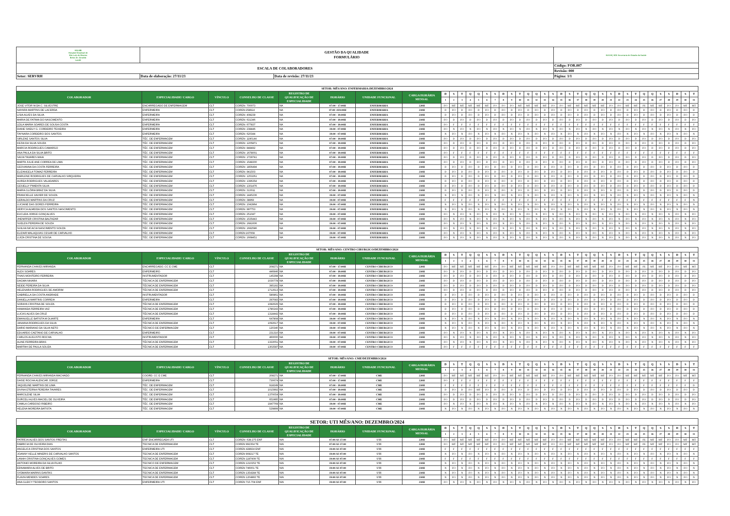| HSLMB Hospital Estadual de São Luís de Montes Belos Dr. Geraldo Landó | GESTÃO DA QUALIDADE FORMULÁRIO | | SUS ✚ / SES Secretaria de Estado da Saúde |
| ESCALA DE COLABORADORES | | | Código: FOR.007 |
| | | | Revisão: 000 |
| Setor: SERVRH | Data de elaboração: 27/11/23 | Data de revisão: 27/11/23 | Página: 1/1 |
| SETOR: MÊS/ANO: ENFERMARIA:DEZEMBRO/2024 | | | | | | | | | | | | | | | | | | | | | | | | | | | | | | | | | | | | | | |
| COLABORADOR | ESPECIALIDADE/ CARGO | VÍNCULO | CONSELHO DE CLASSE | REGISTRO DE QUALIFICAÇÃO DE ESPECIALIDADE | HORÁRIO | UNIDADE FUNCIONAL | CARGA HORÁRIA MENSAL | D | S | T | Q | Q | S | S | D | S | T | Q | Q | S | S | D | S | T | Q | Q | S | S | D | S | T | Q | Q | S | S | D | S | T |
| | | | | | | | | 1 | 2 | 3 | 4 | 5 | 6 | 7 | 8 | 9 | 10 | 11 | 12 | 13 | 14 | 15 | 16 | 17 | 18 | 19 | 20 | 21 | 22 | 23 | 24 | 25 | 26 | 27 | 28 | 29 | 30 | 31 |
| JOSE VITOR M.DA C. SILVESTRE | ENCARREGADO DE ENFERMAGEM | CLT | COREN: 700073 | NA | 07:00 - 17:00H | ENFERMARIA | 220H | FO | MT | MT | MT | MT | MT | FO | FO | FO | MT | MT | MT | MT | FO | FO | MT | MT | MT | MT | MT | FO | FO | MT | MT | FE | MT | MT | FO | FO | MT | MT |
| NAYARA MARTINS DE LACERDA | ENFERMEIRA | CLT | COREN:258914 | NA | 07:00 -019:00H | ENFERMARIA | 210H | D | FO | D | FO | D | FO | D | FO | D | FO | D | FO | D | FO | D | FO | D | FO | D | FO | D | FO | D | FO | D | FO | D | FO | D | FO | D |
| LISIA ALVES DA SILVA | ENFERMEIRA | CLT | COREN: 408239 | NA | 07:00 - 19:00H | ENFERMARIA | 210H | D | FO | D | FO | D | FO | D | FO | D | FO | D | FO | D | FO | D | FO | D | FO | D | FO | D | FO | D | FO | D | FO | D | FO | D | FO | D |
| MARIA DE FATIMA DO NASCIMENTO | ENFERMEIRA | CLT | COREN: 631346 | NA | 07:00 - 19:00H | ENFERMARIA | 210H | FO | D | FO | D | FO | D | FO | D | FO | D | FO | D | FO | D | FO | D | FO | D | FO | D | FO | D | FO | D | FO | D | FO | D | FO | D | FO |
| LEILA MARIA SOARES DE SOUSA COSTA | ENFERMEIRA | CLT | COREN: 677837 | NA | 07:00 - 19:00H | ENFERMARIA | 210H | FO | F | F | F | F | F | F | F | F | F | F | F | F | F | F | F | F | F | F | F | F | F | F | F | F | F | F | F | F | F | F |
| DIANE SHEILY G. CORDEIRO TEIXEIRA | ENFERMEIRA | CLT | COREN: 238446 | NA | 19:00 - 07:00H | ENFERMARIA | 210H | FO | N | FO | N | FO | N | FO | N | FO | N | FO | N | FO | N | FO | N | FO | N | FO | N | FO | N | FO | N | FO | N | FO | N | FO | N | FO |
| TAYNARA CORDEIRO DOS SANTOS | ENFERMEIRA | CLT | COREN: 620344 | NA | 19:00 - 07:00H | ENFERMARIA | 210H | N | FO | N | FO | N | FO | N | FO | N | FO | N | FO | N | FO | N | FO | N | FO | N | FO | N | FO | N | FO | N | FO | N | FO | N | FO | N |
| SIRLENE SANTOS SILVA | TÉC. DE ENFERMAGEM | CLT | COREN: 1190144 | NA | 07:00 - 19:00H | ENFERMARIA | 210H | FO | D | FO | D | FO | D | FO | D | FO | D | FO | D | FO | D | FO | D | FO | D | FO | D | FO | D | FO | D | FO | D | FO | D | FO | D | FO |
| KEZIA DA SILVA SOUZA | TÉC. DE ENFERMAGEM | CLT | COREN: 1205871 | NA | 07:00 - 19:00H | ENFERMARIA | 210H | FO | D | FO | D | FO | D | FO | D | FO | D | FO | D | FO | D | FO | D | FO | D | FO | D | FO | D | FO | D | FO | D | FO | D | FO | D | FO |
| MARCIA RODRIGUES CAMARGO | TÉC. DE ENFERMAGEM | CLT | COREN: 848492 | NA | 07:00 - 19:00H | ENFERMARIA | 210H | FO | D | FO | D | FO | D | FO | D | FO | D | FO | D | FO | D | FO | D | FO | D | FO | D | FO | D | FO | D | FO | D | FO | D | FO | D | FO |
| ANA PAULA DA SILVA BRITO | TÉC. DE ENFERMAGEM | CLT | COREN: 1678001 | NA | 07:00 - 19:00H | ENFERMARIA | 210H | FO | F | F | F | F | F | F | F | F | F | F | F | F | F | F | F | F | F | F | F | F | F | F | F | F | F | F | F | F | F | F |
| SAVIA TAVARES MAIA | TÉC. DE ENFERMAGEM | CLT | COREN: 1729741 | NA | 07:00 - 19:00H | ENFERMARIA | 210H | FO | D | FO | D | FO | D | FO | D | FO | D | FO | D | FO | D | FO | D | FO | D | FO | D | FO | D | FO | D | FO | D | FO | D | FO | D | FO |
| MARTA JULIE ANE CORREA DE LIMA | TÉC. DE ENFERMAGEM | CLT | COREN: 1548300 | NA | 07:00 - 19:00H | ENFERMARIA | 210H | FO | D | FO | D | FO | D | FO | D | FO | D | FO | D | FO | D | FO | D | FO | D | FO | D | FO | D | FO | D | FO | D | FO | D | FO | D | FO |
| GEOVANNA DA COSTA FERREIRA | TÉC. DE ENFERMAGEM | CLT | COREN: 1856494 | NA | 07:00 - 19:00H | ENFERMARIA | 210H | D | FO | D | FO | D | FO | D | FO | D | FO | D | FO | D | FO | D | FO | D | FO | D | FO | D | FO | D | FO | D | FO | D | FO | D | FO | D |
| ELIZANGELA TOMAZ FERREIRA | TÉC. DE ENFERMAGEM | CLT | COREN: 941503 | NA | 07:00 - 19:00H | ENFERMARIA | 210H | D | FO | D | FO | D | FO | D | FO | D | FO | D | FO | D | FO | D | FO | D | FO | D | FO | D | FO | D | FO | D | FO | D | FO | D | FO | D |
| MARLENE RODRIGUES DE CARVALHO SIRQUEIRA | TÉC. DE ENFERMAGEM | CLT | COREN: 1253261 | NA | 07:00 - 19:00H | ENFERMARIA | 210H | D | FO | D | FO | D | FO | D | FO | D | FO | D | FO | D | FO | D | FO | D | FO | D | FO | D | FO | D | FO | D | FO | D | FO | D | FO | D |
| AUREA RODRIGUES VALADARES | TÉC. DE ENFERMAGEM | CLT | COREN: 1396354 | NA | 07:00 - 19:00H | ENFERMARIA | 210H | D | FO | D | FO | D | FO | D | FO | D | FO | D | FO | D | FO | D | FO | D | FO | D | FO | D | FO | D | FO | D | FO | D | FO | D | FO | D |
| GESIELLY PIMENTA SILVA | TÉC. DE ENFERMAGEM | CLT | COREN: 1301476 | NA | 07:00 - 19:00H | ENFERMARIA | 210H | D | FO | D | FO | D | FO | D | FO | D | FO | D | FO | D | FO | D | FO | D | FO | D | FO | D | FO | D | FO | D | FO | D | FO | D | FO | D |
| MARIA GLÓRIA BRAZ DA SILVA | TÉC. DE ENFERMAGEM | CLT | COREN: 313011 | NA | 07:00 - 19:00H | ENFERMARIA | 210H | D | FO | D | FO | D | FO | D | FO | D | FO | D | FO | D | FO | D | FO | D | FO | D | FO | D | FO | D | FO | D | FO | D | FO | D | FO | D |
| FRANCIELLE XAVIER DE SOUZA | TÉC. DE ENFERMAGEM | CLT | COREN: 1445236 | NA | 19:00 - 07:00H | ENFERMARIA | 210H | N | FO | N | FO | N | FO | N | FO | N | FO | N | FO | N | FO | N | FO | N | FO | N | FO | N | FO | N | FO | N | FO | N | FO | N | FO | N |
| GERALDO MARTINS DA CRUZ | TÉC. DE ENFERMAGEM | CLT | COREN: 38969 | NA | 19:00 - 07:00H | ENFERMARIA | 210H | F | F | F | F | F | F | F | F | F | F | F | F | F | F | F | F | F | F | F | F | F | F | F | F | F | F | F | F | F | F | N |
| LUCIANE DAS DORES FERREIRA | TÉC. DE ENFERMAGEM | CLT | COREN: 1042864 | NA | 19:00 - 07:00H | ENFERMARIA | 210H | N | FO | N | FO | N | FO | N | FO | N | FO | N | FO | N | FO | N | FO | N | FO | N | FO | N | FO | N | FO | N | FO | N | FO | N | FO | N |
| HERYCA ALMEIDA DOS SANTOS NASCIMENTO | TÉC. DE ENFERMAGEM | CLT | COREN: 997753 | NA | 19:00 - 07:00H | ENFERMARIA | 210H | N | FO | N | FO | N | FO | N | FO | N | FO | N | FO | N | FO | N | FO | N | FO | N | FO | N | FO | N | FO | N | FO | N | FO | N | FO | N |
| EUCLEIA JORGE GONÇALVES | TÉC. DE ENFERMAGEM | CLT | COREN: 251047 | NA | 19:00 - 07:00H | ENFERMARIA | 210H | FO | N | FO | N | FO | N | FO | N | FO | N | FO | N | FO | N | FO | N | FO | N | FO | N | FO | N | FO | N | FO | N | FO | N | FO | N | FO |
| JHENIFFER CRISTINA BALTAZAR | TÉC. DE ENFERMAGEM | CLT | COREN: 1535443 | NA | 19:00 - 07:00H | ENFERMARIA | 210H | FO | N | FO | N | FO | N | FO | N | FO | N | FO | N | FO | N | FO | N | FO | N | FO | N | FO | N | FO | N | FO | N | FO | N | FO | N | FO |
| SUELEN PEREIRA DE SOUZA | TÉC. DE ENFERMAGEM | CLT | COREN: 1681606 | NA | 19:00 - 07:00H | ENFERMARIA | 210H | FO | N | FO | N | FO | N | FO | N | FO | N | FO | N | FO | N | FO | N | FO | N | FO | N | FO | N | FO | N | FO | N | FO | N | FO | N | FO |
| SUILHA NICACIA NASCIMENTO SOUZA | TÉC. DE ENFERMAGEM | CLT | COREN: 1692586 | NA | 19:00 - 07:00H | ENFERMARIA | 210H | FO | N | FO | N | FO | N | FO | N | FO | N | FO | N | FO | N | FO | N | FO | N | FO | N | FO | N | FO | N | FO | N | FO | N | FO | N | FO |
| ELIZAIR MALAQUIAS CESAR DE CARVALHO | TÉC. DE ENFERMAGEM | CLT | COREN:167008 | NA | 19:00 - 07:00H | ENFERMARIA | 210H | FO | N | FO | N | FO | N | FO | N | FO | N | FO | N | FO | N | FO | N | FO | N | FO | N | FO | N | FO | N | FO | N | FO | N | FO | N | FO |
| LUIZA CRISTINA DE SOUSA | TÉC. DE ENFERMAGEM | CLT | COREN: 1668451 | NA | 19:00 - 07:00H | ENFERMARIA | 210H | FO | N | FO | N | FO | N | FO | N | FO | N | FO | N | FO | N | FO | N | FO | N | FO | N | FO | N | FO | N | FO | N | FO | N | FO | N | FO |
| SETOR: MÊS/ANO: CENTRO CIRURGICO/DEZEMBRO/2024 | | | | | | | | | | | | | | | | | | | | | | | | | | | | | | | | | | | | | | |
| COLABORADOR | ESPECIALIDADE/ CARGO | VÍNCULO | CONSELHO DE CLASSE | REGISTRO DE QUALIFICAÇÃO DE ESPECIALIDADE | HORÁRIO | UNIDADE FUNCIONAL | CARGA HORÁRIA MENSAL | D | S | T | Q | Q | S | S | D | S | T | Q | Q | S | S | D | S | T | Q | Q | S | S | D | S | T | Q | Q | S | S | D | S | T |
| | | | | | | | | 1 | 2 | 3 | 4 | 5 | 6 | 7 | 8 | 9 | 10 | 11 | 12 | 13 | 14 | 15 | 16 | 17 | 18 | 19 | 20 | 21 | 22 | 23 | 24 | 25 | 26 | 27 | 28 | 29 | 30 | 31 |
| FERNANDA CHAVES MIRANDA | ENCARREGADO. CC E CME | CLT | 208271 | NA | 07:00 - 17:00H | CENTRO CIRURGICO | 220H | FO | MT | MT | MT | MT | MT | FO | FO | MT | MT | MT | MT | MT | FO | FO | MT | MT | MT | MT | MT | FO | FO | MT | MT | FE | MT | MT | FO | FO | MT | MT |
| ALEX SOARES | ENFERMEIRO | CLT | 446946 | NA | 07:00 - 19:00H | CENTRO CIRURGICO | 210H | FO | D | FO | D | FO | D | FO | D | FO | D | FO | D | FO | D | FO | D | FO | D | FO | D | FO | D | FO | D | FO | D | FO | D | FO | D | FO |
| THAIS MONTEIRO FERREIRA | INSTRUMENTADOR | CLT | 145298 | NA | 07:00 - 19:00H | CENTRO CIRURGICO | 210H | FO | D | FO | D | FO | D | FO | D | FO | D | FO | D | FO | D | FO | D | FO | D | FO | D | FO | D | FO | D | FO | D | FO | D | FO | D | FO |
| DAGMA NAIARA | TÉCNICA DE ENFERMAGEM | CLT | 1030778 | NA | 07:00 - 19:00H | CENTRO CIRURGICO | 210H | FO | D | FO | D | FO | D | FO | D | FO | D | FO | D | FO | D | FO | D | FO | D | FO | D | FO | D | FO | D | FO | D | FO | D | FO | D | FO |
| NEIDE PEREIRA DA SILVA | TÉCNICA DE ENFERMAGEM | CLT | 395192 | NA | 07:00 - 19:00H | CENTRO CIRURGICO | 210H | FO | D | FO | D | FO | D | FO | D | FO | D | FO | D | FO | D | FO | D | FO | D | FO | D | FO | D | FO | D | FO | D | FO | D | FO | D | FO |
| HELENARA RODRIGUES DE AMORIM | TÉCNICA DE ENFERMAGEM | CLT | 1712613 | NA | 07:00 - 19:00H | CENTRO CIRURGICO | 210H | FO | D | FO | D | FO | D | FO | D | FO | D | FO | D | FO | D | FO | D | FO | D | FO | D | FO | D | FO | D | FO | D | FO | D | FO | D | FO |
| GABRIELLA DA COSTA ANDRADE | INSTRUMENTADOR | CLT | 580861 | NA | 07:00 - 19:00H | CENTRO CIRURGICO | 210H | D | FO | D | FO | D | FO | D | FO | D | FO | D | FO | D | FO | D | FO | D | FO | D | FO | D | FO | D | FO | D | FO | D | FO | D | FO | D |
| DANIELLA MARTINS CORREIA | ENFERMEIRA | CLT | 297083 | NA | 07:00 - 19:00H | CENTRO CIRURGICO | 210H | D | FO | D | FO | D | FO | D | FO | D | FO | D | FO | D | FO | D | FO | D | FO | D | FO | D | FO | D | FO | D | FO | D | FO | D | FO | D |
| SORAYA CRISTINA DE SOUZA | TÉCNICA DE ENFERMAGEM | CLT | 1082626 | NA | 07:00 - 19:00H | CENTRO CIRURGICO | 210H | D | FO | D | FO | D | FO | D | FO | D | FO | D | FO | D | FO | D | FO | D | FO | D | FO | D | FO | D | FO | D | FO | D | FO | D | FO | D |
| HAMANDA FERREIRA VAZ | TÉCNICA DE ENFERMAGEM | CLT | 1780243 | NA | 07:00 - 19:00H | CENTRO CIRURGICO | 210H | D | FO | D | FO | D | FO | D | FO | D | FO | D | FO | D | FO | D | FO | D | FO | D | FO | D | FO | D | FO | D | FO | D | FO | D | FO | D |
| LUCAS ALVES DA CRUZ | TÉCNICA DE ENFERMAGEM | CLT | 1318442 | NA | 07:00 - 19:00H | CENTRO CIRURGICO | 210H | D | FO | D | FO | D | FO | D | FO | D | FO | D | FO | D | FO | D | FO | D | FO | D | FO | D | FO | D | FO | D | FO | D | FO | D | FO | D |
| EMANUELLE BATISTA M DUARTE | ENFERMEIRA | CLT | 647808 | NA | 19:00 - 07:00H | CENTRO CIRURGICO | 210H | N | FO | N | FO | N | FO | N | FO | N | FO | N | FO | N | FO | N | FO | N | FO | N | FO | N | FO | N | FO | N | FO | N | FO | N | FO | N |
| JANAINA RODRIGUES DA SILVA | TÉCNICA DE ENFERMAGEM | CLT | 1092617 | NA | 19:00 - 07:00H | CENTRO CIRURGICO | 210H | N | FO | N | FO | N | FO | N | FO | N | FO | N | FO | N | FO | N | FO | N | FO | N | FO | N | FO | N | FO | N | FO | N | FO | N | FO | N |
| DARIO MARIANO DA SILVA NETO | TÉCNICO DE ENFERMAGEM | CLT | 120340 | NA | 19:00 - 07:00H | CENTRO CIRURGICO | 210H | N | FO | N | FO | N | FO | N | FO | N | FO | N | FO | N | FO | N | FO | N | FO | N | FO | N | FO | N | FO | N | FO | N | FO | N | FO | N |
| EDUARDO CAETANO DE CARVALHO | ENFERMEIRO | CLT | 231310 | NA | 19:00 - 07:00H | CENTRO CIRURGICO | 210H | FO | N | FO | N | FO | N | FO | N | FO | N | FO | N | FO | N | FO | N | FO | N | FO | N | FO | N | FO | N | FO | N | FO | N | FO | N | FO |
| CARLOS AUGUSTO ROCHA | INSTRUMENTADOR | CLT | 460000 | NA | 19:00 - 07:00H | CENTRO CIRURGICO | 210H | FO | N | FO | N | FO | N | FO | N | FO | N | FO | N | FO | N | FO | N | FO | N | FO | N | FO | N | FO | N | FO | N | FO | N | FO | N | FO |
| ALINE FERREIRA BRAS | TÉCNICA DE ENFERMAGEM | CLT | 1322051 | NA | 19:00 - 07:00H | CENTRO CIRURGICO | 210H | FO | N | FO | N | FO | N | FO | N | FO | N | FO | N | FO | N | FO | N | FO | N | FO | N | FO | N | FO | N | FO | N | FO | N | FO | N | FO |
| MARTAH DE PAULA SOUZA | TÉCNICA DE ENFERMAGEM | CLT | 1302587 | NA | 19:00 - 07:00H | CENTRO CIRURGICO | 210H | FO | F | F | F | F | F | F | F | F | F | F | F | F | F | F | F | F | F | F | F | F | F | F | F | F | F | F | F | F | F | F |
| SETOR: MÊS/ANO: CME/DEZEMBRO/2024 | | | | | | | | | | | | | | | | | | | | | | | | | | | | | | | | | | | | | | |
| COLABORADOR | ESPECIALIDADE/ CARGO | VÍNCULO | CONSELHO DE CLASSE | REGISTRO DE QUALIFICAÇÃO DE ESPECIALIDADE | HORÁRIO | UNIDADE FUNCIONAL | CARGA HORÁRIA MENSAL | D | S | T | Q | Q | S | S | D | S | T | Q | Q | S | S | D | S | T | Q | Q | S | S | D | S | T | Q | Q | S | S | D | S | T |
| | | | | | | | | 1 | 2 | 3 | 4 | 5 | 6 | 7 | 8 | 9 | 10 | 11 | 12 | 13 | 14 | 15 | 16 | 17 | 18 | 19 | 20 | 21 | 22 | 23 | 24 | 25 | 26 | 27 | 28 | 29 | 30 | 31 |
| FERNANDA CHAVES MIRANDA MACHADO | COORD. CC E CME | CLT | 208271 | NA | 07:00 - 17:00H | CME | 220H | FO | MT | MT | MT | MT | MT | FO | FO | MT | MT | MT | MT | MT | FO | FO | MT | MT | MT | MT | MT | FO | FO | MT | MT | MT | MT | MT | FO | FO | MT | MT |
| DAISE ROCHA ALENCAR JORGE | ENFERMEIRA | CLT | 730674 | NA | 07:00 - 17:00H | CME | 220H | FO | F | F | F | F | F | F | F | F | F | F | F | F | F | F | F | F | F | F | F | F | F | F | F | F | F | F | F | F | F | F |
| JAQUELINE MARTINS DE LIMA | TÉC. DE ENFERMAGEM | CLT | 918249 | NA | 07:00 - 19:00H | CME | 210H | F | F | F | F | F | F | F | F | F | F | F | F | F | F | F | F | F | F | F | F | F | F | F | F | F | F | F | F | F | F | D |
| DIVINA ETERNA PEREIRA TAVARES | TÉC. DE ENFERMAGEM | CLT | 1015992 | NA | 07:00 - 19:00H | CME | 210H | D | FO | D | FO | MT | FO | D | FO | D | FO | D | FO | D | FO | D | FO | D | FO | D | FO | D | FO | D | FO | D | FO | D | FO | D | FO | D |
| MARCILENE SILVA | TÉC. DE ENFERMAGEM | CLT | 1370054 | NA | 07:00 - 19:00H | CME | 210H | FO | D | FO | D | FO | D | FO | D | FO | D | FO | D | FO | D | FO | D | FO | D | FO | D | FO | D | FO | D | FO | D | FO | D | FO | D | FO |
| DURCELI ALVES MACIEL DE OLIVEIRA | TÉC. DE ENFERMAGEM | CLT | 652495 | NA | 07:00 - 19:00H | CME | 210H | FO | D | FO | D | FO | D | FO | D | FO | D | FO | D | FO | D | FO | D | FO | D | FO | D | FO | D | FO | D | FO | D | FO | D | FO | D | FO |
| CAMILA CARDOSO RIBEIRO | TÉC. DE ENFERMAGEM | CLT | 1947769 | NA | 19:00 - 07:00H | CME | 210H | FO | N | FO | N | FO | N | FO | N | FO | N | FO | N | FO | N | FO | N | FO | N | FO | N | FO | N | FO | N | FO | N | FO | N | FO | N | FO |
| HELENA MOREIRA BATISTA | TÉC. DE ENFERMAGEM | CLT | 529899 | NA | 19:00 - 07:00H | CME | 210H | N | FO | N | FO | N | FO | N | FO | N | FO | N | FO | N | FO | N | FO | N | FO | N | FO | N | FO | N | FO | N | FO | N | FO | N | FO | N |
| SETOR: UTI MÊS/ANO: DEZEMBRO/2024 | | | | | | | | | | | | | | | | | | | | | | | | | | | | | | | | | | | | | | |
| COLABORADOR | ESPECIALIDADE/ CARGO | VÍNCULO | CONSELHO DE CLASSE | REGISTRO DE QUALIFICAÇÃO DE ESPECIALIDADE | HORÁRIO | UNIDADE FUNCIONAL | CARGA HORÁRIA MENSAL | D | S | T | Q | Q | S | S | D | S | T | Q | Q | S | S | D | S | T | Q | Q | S | S | D | S | T | Q | Q | S | S | D | S | T |
| | | | | | | | | 1 | 2 | 3 | 4 | 5 | 6 | 7 | 8 | 9 | 10 | 11 | 12 | 13 | 14 | 15 | 16 | 17 | 18 | 19 | 20 | 21 | 22 | 23 | 24 | 25 | 26 | 27 | 28 | 29 | 30 | 31 |
| PATRÍCIA ALVES DOS SANTOS FREITAS | ENF ENCARREGADA UTI | CLT | COREN- 638.275 ENF | N/A | 07:00 AS 17:00 | UTI | 220H | FO | MT | MT | MT | MT | MT | FO | FO | MT | MT | MT | MT | MT | FO | FO | MT | MT | MT | MT | MT | FO | FO | MT | MT | FE | MT | MT | FO | FO | MT | MT |
| FABRICIA DE OLIVEIRA DIAS | TECNICA DE ENFERMAGEM | CLT | COREN 992354 TE | N/A | 07:00 AS 17:00 | UTI | 220H | FO | MT | MT | MT | MT | MT | FO | FO | MT | MT | MT | MT | MT | FO | FO | MT | MT | MT | MT | MT | FO | FO | MT | MT | FE | MT | MT | FO | FO | MT | MT |
| ANGELICA CRISTINA DOS SANTOS | ENFERMEIRA UTI | CLT | COREN 428934 ENF | N/A | 19:00 AS 07:00 | UTI | 210H | F | F | F | F | F | F | F | F | F | F | F | F | F | F | F | F | F | F | F | F | F | F | F | F | F | F | F | F | F | F | F |
| JOANNY KELLE MINERIS DE CARVALHO SANTOS | TECNICA DE ENFERMAGEM | CLT | COREN 908217 TE | N/A | 19:00 AS 07:00 | UTI | 210H | N | FO | N | FO | N | FO | N | FO | N | FO | N | FO | N | FO | N | FO | N | FO | N | FO | N | FO | N | FO | N | FO | N | FO | N | FO | N |
| LANAH CRISTINA GONÇALVES GOMES | TECNICA DE ENFERMAGEM | CLT | COREN 1187409 TE | N/A | 19:00 AS 07:00 | UTI | 210H | F | F | F | F | F | F | F | F | F | F | F | F | F | F | F | F | F | F | F | F | F | F | F | F | F | F | F | F | F | F | F |
| ANTONIO MOREIRA DA SILVA FILHO | TECNICO DE ENFERMAGEM | CLT | COREN 1210252 TE | N/A | 19:00 AS 07:00 | UTI | 210H | N | FO | N | FO | N | FO | N | FO | N | FO | N | FO | N | FO | N | FO | N | FO | N | FO | N | FO | N | FO | N | FO | N | FO | N | FO | N |
| EDNAMARA ALVES DE BRITO | TECNICA DE ENFERMAGEM | CLT | COREN 746001 TE | N/A | 19:00 AS 07:00 | UTI | 210H | N | FO | N | FO | N | FO | N | FO | N | FO | N | FO | N | FO | N | FO | N | FO | N | FO | N | FO | N | FO | N | FO | N | FO | N | FO | N |
| SYDMARA MARINS DANTAS | TECNICA DE ENFERMAGEM | CLT | COREN 1354284 TE | N/A | 19:00 AS 07:00 | UTI | 210H | N | FO | N | FO | N | FO | N | FO | N | FO | N | FO | N | FO | N | FO | N | FO | N | FO | N | FO | N | FO | N | FO | N | FO | N | FO | N |
| FLAVIA MENDES SOARES | TECNICA DE ENFERMAGEM | CLT | COREN 1204893 TE | N/A | 19:00 AS 07:00 | UTI | 210H | N | FO | N | FO | N | FO | N | FO | N | FO | N | FO | N | FO | N | FO | N | FO | N | FO | N | FO | N | FO | N | FO | N | FO | N | FO | N |
| ANA GLEICY TEODORO SANTOS | ENFERMEIRA UTI | CLT | COREN 715.704 ENF | N/A | 19:00 AS 07:00 | UTI | 210H | FO | N | FO | N | FO | N | FO | N | FO | N | FO | N | FO | N | FO | N | FO | N | FO | N | FO | N | FO | N | FO | N | FO | N | FO | N | FO |